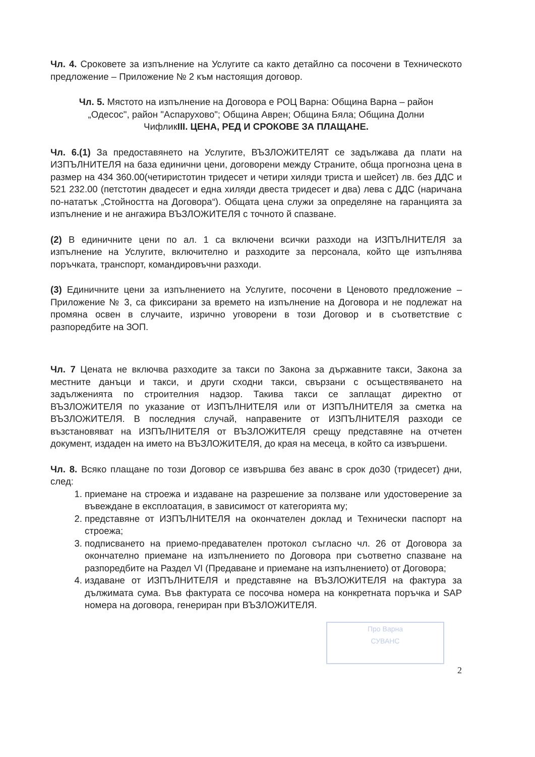Чл. 4. Сроковете за изпълнение на Услугите са както детайлно са посочени в Техническото предложение – Приложение № 2 към настоящия договор.
Чл. 5. Мястото на изпълнение на Договора е РОЦ Варна: Община Варна – район „Одесос", район "Аспарухово"; Община Аврен; Община Бяла; Община Долни ЧифликIII. ЦЕНА, РЕД И СРОКОВЕ ЗА ПЛАЩАНЕ.
Чл. 6.(1) За предоставянето на Услугите, ВЪЗЛОЖИТЕЛЯТ се задължава да плати на ИЗПЪЛНИТЕЛЯ на база единични цени, договорени между Страните, обща прогнозна цена в размер на 434 360.00(четиристотин тридесет и четири хиляди триста и шейсет) лв. без ДДС и 521 232.00 (петстотин двадесет и една хиляди двеста тридесет и два) лева с ДДС (наричана по-нататък „Стойността на Договора“). Общата цена служи за определяне на гаранцията за изпълнение и не ангажира ВЪЗЛОЖИТЕЛЯ с точното й спазване.
(2) В единичните цени по ал. 1 са включени всички разходи на ИЗПЪЛНИТЕЛЯ за изпълнение на Услугите, включително и разходите за персонала, който ще изпълнява поръчката, транспорт, командировъчни разходи.
(3) Единичните цени за изпълнението на Услугите, посочени в Ценовото предложение – Приложение № 3, са фиксирани за времето на изпълнение на Договора и не подлежат на промяна освен в случаите, изрично уговорени в този Договор и в съответствие с разпоредбите на ЗОП.
Чл. 7 Цената не включва разходите за такси по Закона за държавните такси, Закона за местните данъци и такси, и други сходни такси, свързани с осъществяването на задълженията по строителния надзор. Такива такси се заплащат директно от ВЪЗЛОЖИТЕЛЯ по указание от ИЗПЪЛНИТЕЛЯ или от ИЗПЪЛНИТЕЛЯ за сметка на ВЪЗЛОЖИТЕЛЯ. В последния случай, направените от ИЗПЪЛНИТЕЛЯ разходи се възстановяват на ИЗПЪЛНИТЕЛЯ от ВЪЗЛОЖИТЕЛЯ срещу представяне на отчетен документ, издаден на името на ВЪЗЛОЖИТЕЛЯ, до края на месеца, в който са извършени.
Чл. 8. Всяко плащане по този Договор се извършва без аванс в срок до30 (тридесет) дни, след:
1. приемане на строежа и издаване на разрешение за ползване или удостоверение за въвеждане в експлоатация, в зависимост от категорията му;
2. представяне от ИЗПЪЛНИТЕЛЯ на окончателен доклад и Технически паспорт на строежа;
3. подписването на приемо-предавателен протокол съгласно чл. 26 от Договора за окончателно приемане на изпълнението по Договора при съответно спазване на разпоредбите на Раздел VI (Предаване и приемане на изпълнението) от Договора;
4. издаване от ИЗПЪЛНИТЕЛЯ и представяне на ВЪЗЛОЖИТЕЛЯ на фактура за дължимата сума. Във фактурата се посочва номера на конкретната поръчка и SAP номера на договора, генериран при ВЪЗЛОЖИТЕЛЯ.
Про Варна
СУВАНС
2